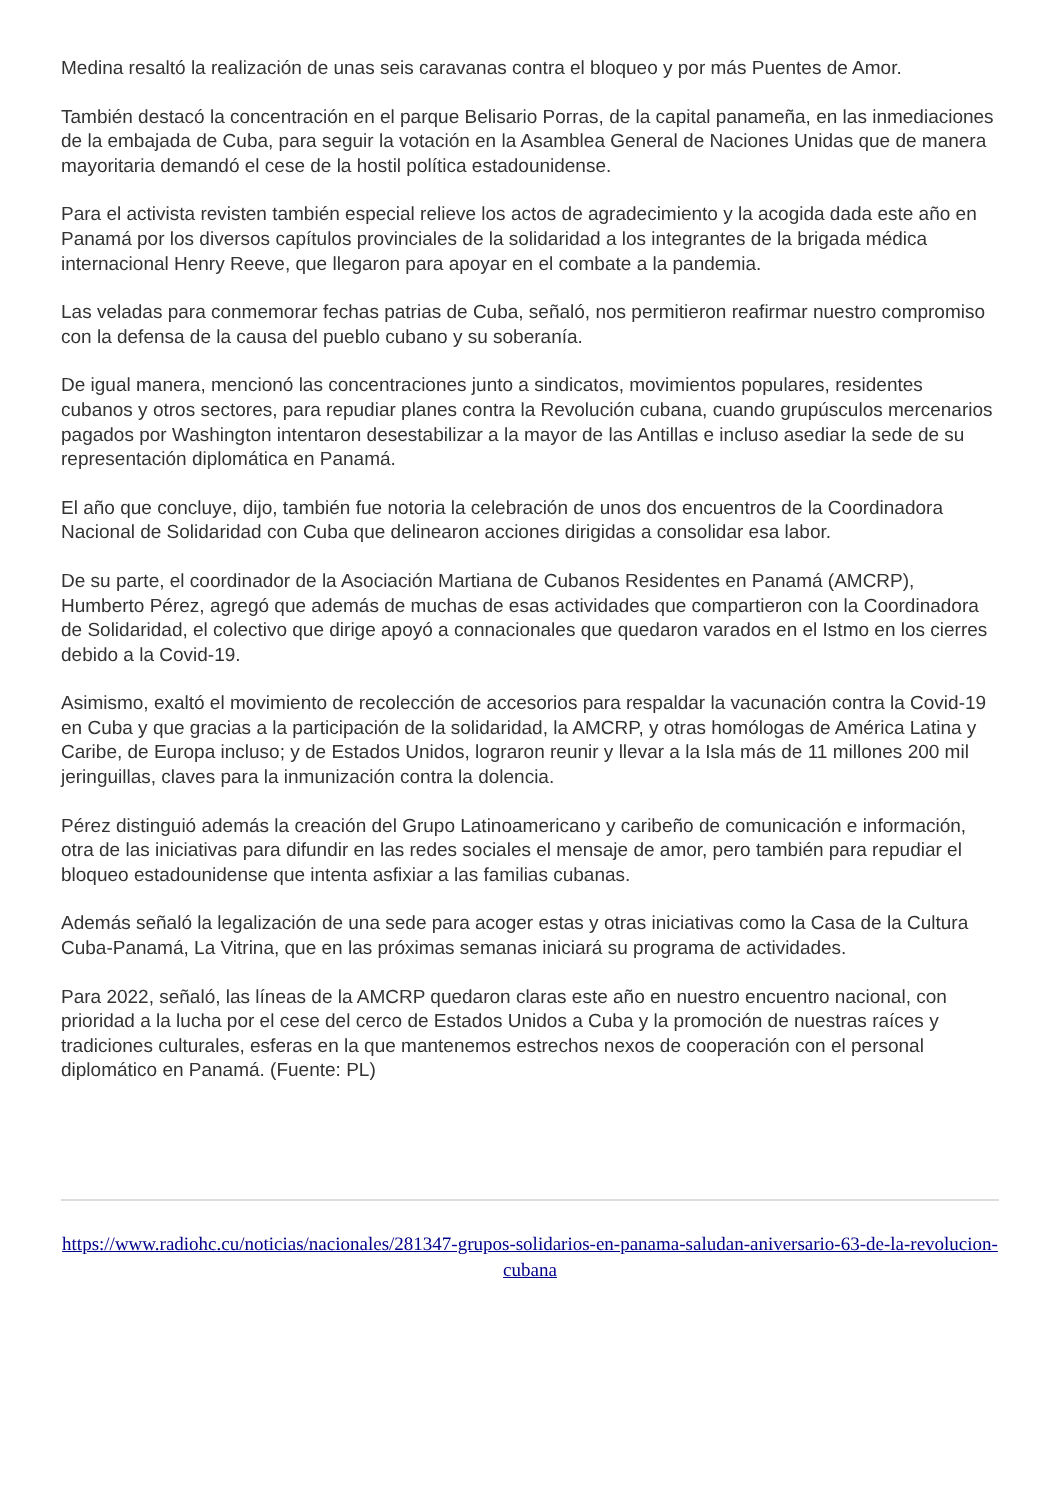Medina resaltó la realización de unas seis caravanas contra el bloqueo y por más Puentes de Amor.
También destacó la concentración en el parque Belisario Porras, de la capital panameña, en las inmediaciones de la embajada de Cuba, para seguir la votación en la Asamblea General de Naciones Unidas que de manera mayoritaria demandó el cese de la hostil política estadounidense.
Para el activista revisten también especial relieve los actos de agradecimiento y la acogida dada este año en Panamá por los diversos capítulos provinciales de la solidaridad a los integrantes de la brigada médica internacional Henry Reeve, que llegaron para apoyar en el combate a la pandemia.
Las veladas para conmemorar fechas patrias de Cuba, señaló, nos permitieron reafirmar nuestro compromiso con la defensa de la causa del pueblo cubano y su soberanía.
De igual manera, mencionó las concentraciones junto a sindicatos, movimientos populares, residentes cubanos y otros sectores, para repudiar planes contra la Revolución cubana, cuando grupúsculos mercenarios pagados por Washington intentaron desestabilizar a la mayor de las Antillas e incluso asediar la sede de su representación diplomática en Panamá.
El año que concluye, dijo, también fue notoria la celebración de unos dos encuentros de la Coordinadora Nacional de Solidaridad con Cuba que delinearon acciones dirigidas a consolidar esa labor.
De su parte, el coordinador de la Asociación Martiana de Cubanos Residentes en Panamá (AMCRP), Humberto Pérez, agregó que además de muchas de esas actividades que compartieron con la Coordinadora de Solidaridad, el colectivo que dirige apoyó a connacionales que quedaron varados en el Istmo en los cierres debido a la Covid-19.
Asimismo, exaltó el movimiento de recolección de accesorios para respaldar la vacunación contra la Covid-19 en Cuba y que gracias a la participación de la solidaridad, la AMCRP, y otras homólogas de América Latina y Caribe, de Europa incluso; y de Estados Unidos, lograron reunir y llevar a la Isla más de 11 millones 200 mil jeringuillas, claves para la inmunización contra la dolencia.
Pérez distinguió además la creación del Grupo Latinoamericano y caribeño de comunicación e información, otra de las iniciativas para difundir en las redes sociales el mensaje de amor, pero también para repudiar el bloqueo estadounidense que intenta asfixiar a las familias cubanas.
Además señaló la legalización de una sede para acoger estas y otras iniciativas como la Casa de la Cultura Cuba-Panamá, La Vitrina, que en las próximas semanas iniciará su programa de actividades.
Para 2022, señaló, las líneas de la AMCRP quedaron claras este año en nuestro encuentro nacional, con prioridad a la lucha por el cese del cerco de Estados Unidos a Cuba y la promoción de nuestras raíces y tradiciones culturales, esferas en la que mantenemos estrechos nexos de cooperación con el personal diplomático en Panamá. (Fuente: PL)
https://www.radiohc.cu/noticias/nacionales/281347-grupos-solidarios-en-panama-saludan-aniversario-63-de-la-revolucion-cubana